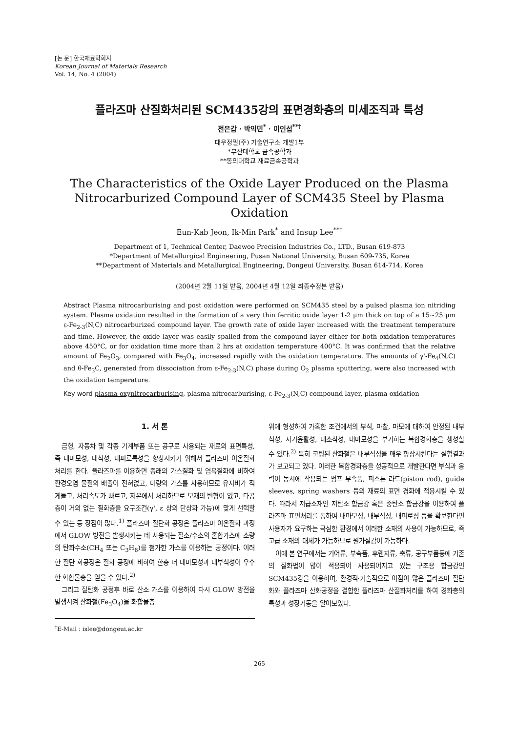[논 문] 한국재료학회지
Korean Journal of Materials Research
Vol. 14, No. 4 (2004)
플라즈마 산질화처리된 SCM435강의 표면경화층의 미세조직과 특성
전은갑 · 박익민<sup>*</sup> · 이인섭<sup>**†</sup>
대우정밀(주) 기술연구소 개발1부
*부산대학교 금속공학과
**동의대학교 재료금속공학과
The Characteristics of the Oxide Layer Produced on the Plasma Nitrocarburized Compound Layer of SCM435 Steel by Plasma Oxidation
Eun-Kab Jeon, Ik-Min Park<sup>*</sup> and Insup Lee<sup>**†</sup>
Department of 1, Technical Center, Daewoo Precision Industries Co., LTD., Busan 619-873
*Department of Metallurgical Engineering, Pusan National University, Busan 609-735, Korea
**Department of Materials and Metallurgical Engineering, Dongeui University, Busan 614-714, Korea
(2004년 2월 11일 받음, 2004년 4월 12일 최종수정본 받음)
Abstract Plasma nitrocarburising and post oxidation were performed on SCM435 steel by a pulsed plasma ion nitriding system. Plasma oxidation resulted in the formation of a very thin ferritic oxide layer 1-2 μm thick on top of a 15~25 μm ε-Fe<sub>2-3</sub>(N,C) nitrocarburized compound layer. The growth rate of oxide layer increased with the treatment temperature and time. However, the oxide layer was easily spalled from the compound layer either for both oxidation temperatures above 450°C, or for oxidation time more than 2 hrs at oxidation temperature 400°C. It was confirmed that the relative amount of Fe<sub>2</sub>O<sub>3</sub>, compared with Fe<sub>3</sub>O<sub>4</sub>, increased rapidly with the oxidation temperature. The amounts of γ'-Fe<sub>4</sub>(N,C) and θ-Fe<sub>3</sub>C, generated from dissociation from ε-Fe<sub>2-3</sub>(N,C) phase during O<sub>2</sub> plasma sputtering, were also increased with the oxidation temperature.
Key word plasma oxynitrocarburising, plasma nitrocarburising, ε-Fe<sub>2-3</sub>(N,C) compound layer, plasma oxidation
1. 서 론
금형, 자동차 및 각종 기계부품 또는 공구로 사용되는 재료의 표면특성, 즉 내마모성, 내식성, 내피로특성을 향상시키기 위해서 플라즈마 이온질화처리를 한다. 플라즈마를 이용하면 종래의 가스질화 및 염욕질화에 비하여 환경오염 물질의 배출이 전혀없고, 미량의 가스를 사용하므로 유지비가 적게들고, 처리속도가 빠르고, 저온에서 처리하므로 모재의 변형이 없고, 다공층이 거의 없는 질화층을 요구조건(γ', ε 상의 단상화 가능)에 맞게 선택할 수 있는 등 장점이 많다.<sup>1)</sup> 플라즈마 질탄화 공정은 플라즈마 이온질화 과정에서 GLOW 방전을 발생시키는 데 사용되는 질소/수소의 혼합가스에 소량의 탄화수소(CH<sub>4</sub> 또는 C<sub>3</sub>H<sub>8</sub>)를 첨가한 가스를 이용하는 공정이다. 이러한 질탄 화공정은 질화 공정에 비하여 한층 더 내마모성과 내부식성이 우수한 화합물층을 얻을 수 있다.<sup>2)</sup>
그리고 질탄화 공정후 바로 산소 가스를 이용하여 다시 GLOW 방전을 발생시켜 산화철(Fe<sub>3</sub>O<sub>4</sub>)을 화합물층
<sup>†</sup> E-Mail : islee@dongeui.ac.kr
위에 형성하여 가혹한 조건에서의 부식, 마찰, 마모에 대하여 안정된 내부식성, 자기윤활성, 내소착성, 내마모성을 부가하는 복합경화층을 생성할 수 있다.<sup>2)</sup> 특히 코팅된 산화철은 내부식성을 매우 향상시킨다는 실험결과가 보고되고 있다. 이러한 복합경화층을 성공적으로 개발한다면 부식과 응력이 동시에 작용되는 펌프 부속품, 피스톤 라드(piston rod), guide sleeves, spring washers 등의 재료의 표면 경화에 적용시킬 수 있다. 따라서 저급소재인 저탄소 합금강 혹은 중탄소 합금강을 이용하여 플라즈마 표면처리를 통하여 내마모성, 내부식성, 내피로성 등을 확보한다면 사용자가 요구하는 극심한 환경에서 이러한 소재의 사용이 가능하므로, 즉 고급 소재의 대체가 가능하므로 원가절감이 가능하다.
이에 본 연구에서는 기어류, 부속품, 후렌지류, 축류, 공구부품등에 기존의 질화법이 많이 적용되어 사용되어지고 있는 구조용 합금강인 SCM435강을 이용하여, 환경적·기술적으로 이점이 많은 플라즈마 질탄화와 플라즈마 산화공정을 결합한 플라즈마 산질화처리를 하여 경화층의 특성과 성장거동을 알아보았다.
265